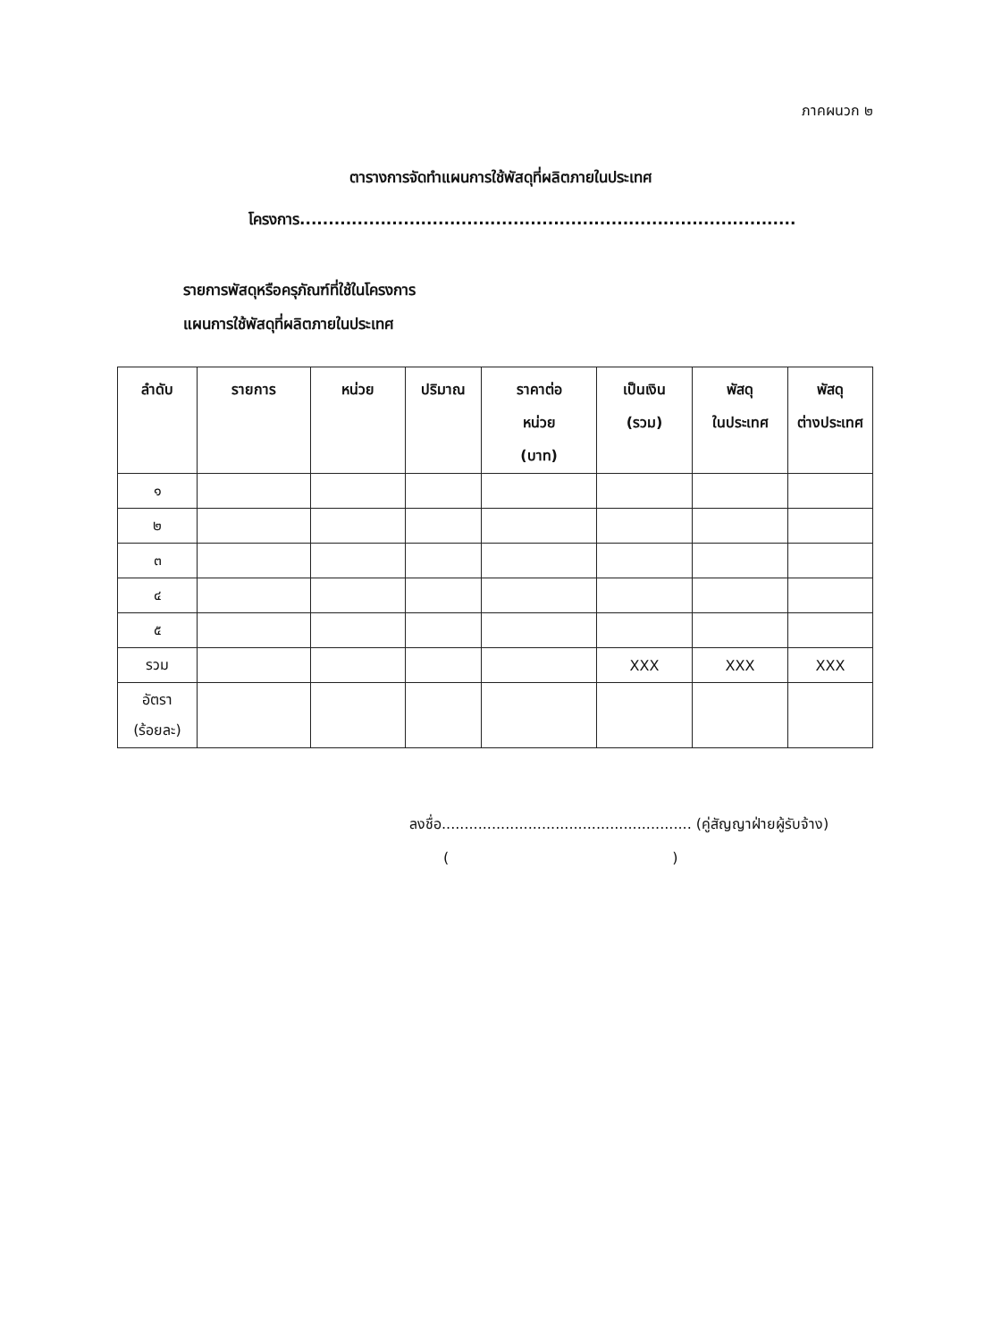ภาคผนวก ๒
ตารางการจัดทำแผนการใช้พัสดุที่ผลิตภายในประเทศ
โครงการ......................................................................................
รายการพัสดุหรือครุภัณฑ์ที่ใช้ในโครงการ
แผนการใช้พัสดุที่ผลิตภายในประเทศ
| ลำดับ | รายการ | หน่วย | ปริมาณ | ราคาต่อ หน่วย (บาท) | เป็นเงิน (รวม) | พัสดุ ในประเทศ | พัสดุ ต่างประเทศ |
| --- | --- | --- | --- | --- | --- | --- | --- |
| ๑ | | | | | | | |
| ๒ | | | | | | | |
| ๓ | | | | | | | |
| ๔ | | | | | | | |
| ๕ | | | | | | | |
| รวม | | | | | XXX | XXX | XXX |
| อัตรา (ร้อยละ) | | | | | | | |
ลงชื่อ....................................................... (คู่สัญญาฝ่ายผู้รับจ้าง)
()